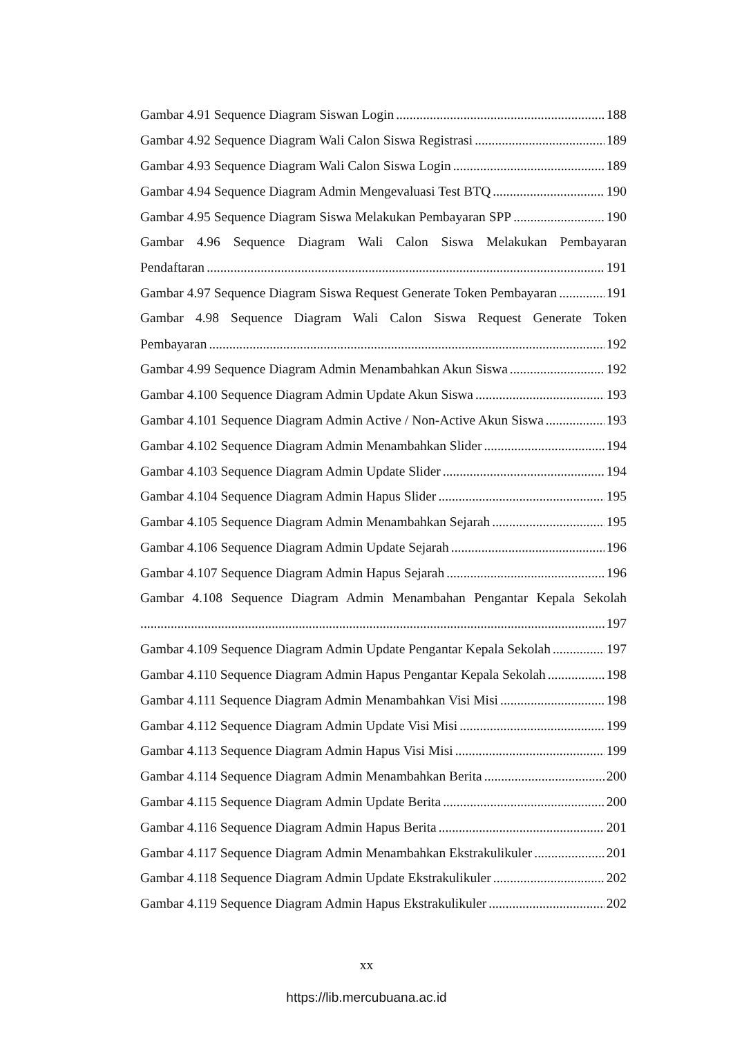Gambar 4.91 Sequence Diagram Siswan Login 188
Gambar 4.92 Sequence Diagram Wali Calon Siswa Registrasi 189
Gambar 4.93 Sequence Diagram Wali Calon Siswa Login 189
Gambar 4.94 Sequence Diagram Admin Mengevaluasi Test BTQ 190
Gambar 4.95 Sequence Diagram Siswa Melakukan Pembayaran SPP 190
Gambar 4.96 Sequence Diagram Wali Calon Siswa Melakukan Pembayaran
Pendaftaran 191
Gambar 4.97 Sequence Diagram Siswa Request Generate Token Pembayaran 191
Gambar 4.98 Sequence Diagram Wali Calon Siswa Request Generate Token
Pembayaran 192
Gambar 4.99 Sequence Diagram Admin Menambahkan Akun Siswa 192
Gambar 4.100 Sequence Diagram Admin Update Akun Siswa 193
Gambar 4.101 Sequence Diagram Admin Active / Non-Active Akun Siswa 193
Gambar 4.102 Sequence Diagram Admin Menambahkan Slider 194
Gambar 4.103 Sequence Diagram Admin Update Slider 194
Gambar 4.104 Sequence Diagram Admin Hapus Slider 195
Gambar 4.105 Sequence Diagram Admin Menambahkan Sejarah 195
Gambar 4.106 Sequence Diagram Admin Update Sejarah 196
Gambar 4.107 Sequence Diagram Admin Hapus Sejarah 196
Gambar 4.108 Sequence Diagram Admin Menambahan Pengantar Kepala Sekolah
197
Gambar 4.109 Sequence Diagram Admin Update Pengantar Kepala Sekolah 197
Gambar 4.110 Sequence Diagram Admin Hapus Pengantar Kepala Sekolah 198
Gambar 4.111 Sequence Diagram Admin Menambahkan Visi Misi 198
Gambar 4.112 Sequence Diagram Admin Update Visi Misi 199
Gambar 4.113 Sequence Diagram Admin Hapus Visi Misi 199
Gambar 4.114 Sequence Diagram Admin Menambahkan Berita 200
Gambar 4.115 Sequence Diagram Admin Update Berita 200
Gambar 4.116 Sequence Diagram Admin Hapus Berita 201
Gambar 4.117 Sequence Diagram Admin Menambahkan Ekstrakulikuler 201
Gambar 4.118 Sequence Diagram Admin Update Ekstrakulikuler 202
Gambar 4.119 Sequence Diagram Admin Hapus Ekstrakulikuler 202
xx
https://lib.mercubuana.ac.id